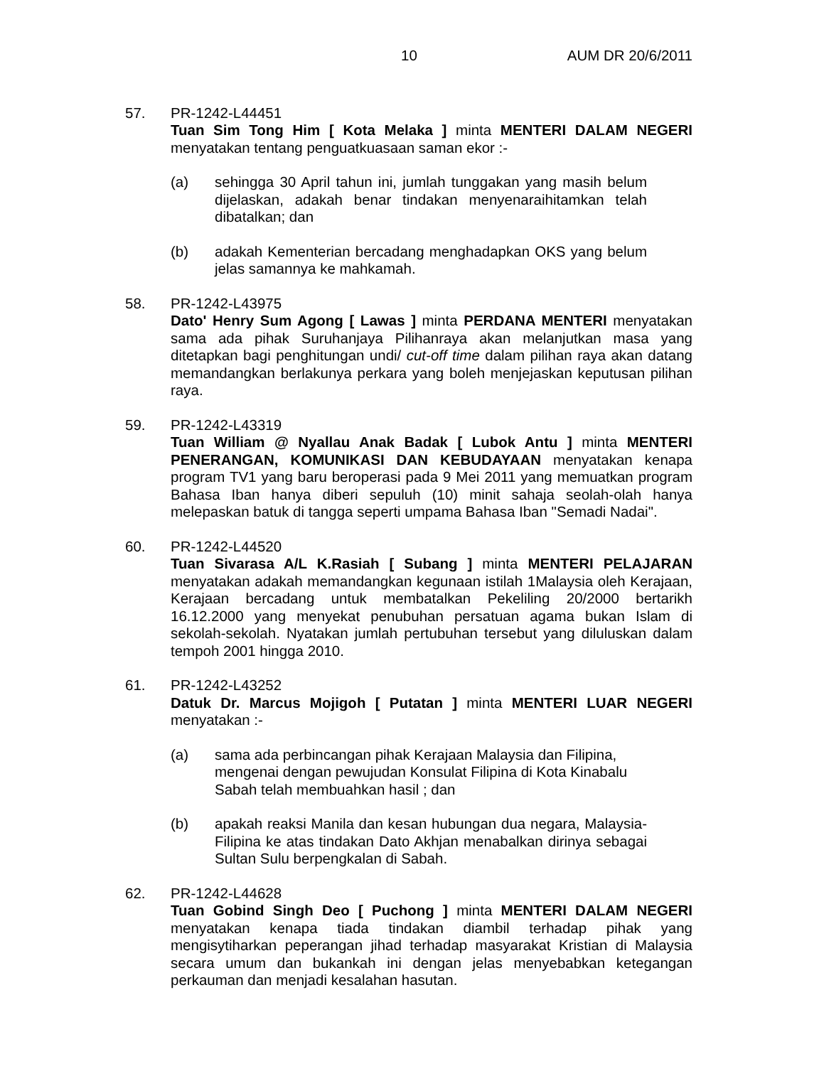10 AUM DR 20/6/2011
57. PR-1242-L44451
Tuan Sim Tong Him [ Kota Melaka ] minta MENTERI DALAM NEGERI menyatakan tentang penguatkuasaan saman ekor :-
(a) sehingga 30 April tahun ini, jumlah tunggakan yang masih belum dijelaskan, adakah benar tindakan menyenaraihitamkan telah dibatalkan; dan
(b) adakah Kementerian bercadang menghadapkan OKS yang belum jelas samannya ke mahkamah.
58. PR-1242-L43975
Dato' Henry Sum Agong [ Lawas ] minta PERDANA MENTERI menyatakan sama ada pihak Suruhanjaya Pilihanraya akan melanjutkan masa yang ditetapkan bagi penghitungan undi/ cut-off time dalam pilihan raya akan datang memandangkan berlakunya perkara yang boleh menjejaskan keputusan pilihan raya.
59. PR-1242-L43319
Tuan William @ Nyallau Anak Badak [ Lubok Antu ] minta MENTERI PENERANGAN, KOMUNIKASI DAN KEBUDAYAAN menyatakan kenapa program TV1 yang baru beroperasi pada 9 Mei 2011 yang memuatkan program Bahasa Iban hanya diberi sepuluh (10) minit sahaja seolah-olah hanya melepaskan batuk di tangga seperti umpama Bahasa Iban "Semadi Nadai".
60. PR-1242-L44520
Tuan Sivarasa A/L K.Rasiah [ Subang ] minta MENTERI PELAJARAN menyatakan adakah memandangkan kegunaan istilah 1Malaysia oleh Kerajaan, Kerajaan bercadang untuk membatalkan Pekeliling 20/2000 bertarikh 16.12.2000 yang menyekat penubuhan persatuan agama bukan Islam di sekolah-sekolah. Nyatakan jumlah pertubuhan tersebut yang diluluskan dalam tempoh 2001 hingga 2010.
61. PR-1242-L43252
Datuk Dr. Marcus Mojigoh [ Putatan ] minta MENTERI LUAR NEGERI menyatakan :-
(a) sama ada perbincangan pihak Kerajaan Malaysia dan Filipina, mengenai dengan pewujudan Konsulat Filipina di Kota Kinabalu Sabah telah membuahkan hasil ; dan
(b) apakah reaksi Manila dan kesan hubungan dua negara, Malaysia-Filipina ke atas tindakan Dato Akhjan menabalkan dirinya sebagai Sultan Sulu berpengkalan di Sabah.
62. PR-1242-L44628
Tuan Gobind Singh Deo [ Puchong ] minta MENTERI DALAM NEGERI menyatakan kenapa tiada tindakan diambil terhadap pihak yang mengisytiharkan peperangan jihad terhadap masyarakat Kristian di Malaysia secara umum dan bukankah ini dengan jelas menyebabkan ketegangan perkauman dan menjadi kesalahan hasutan.